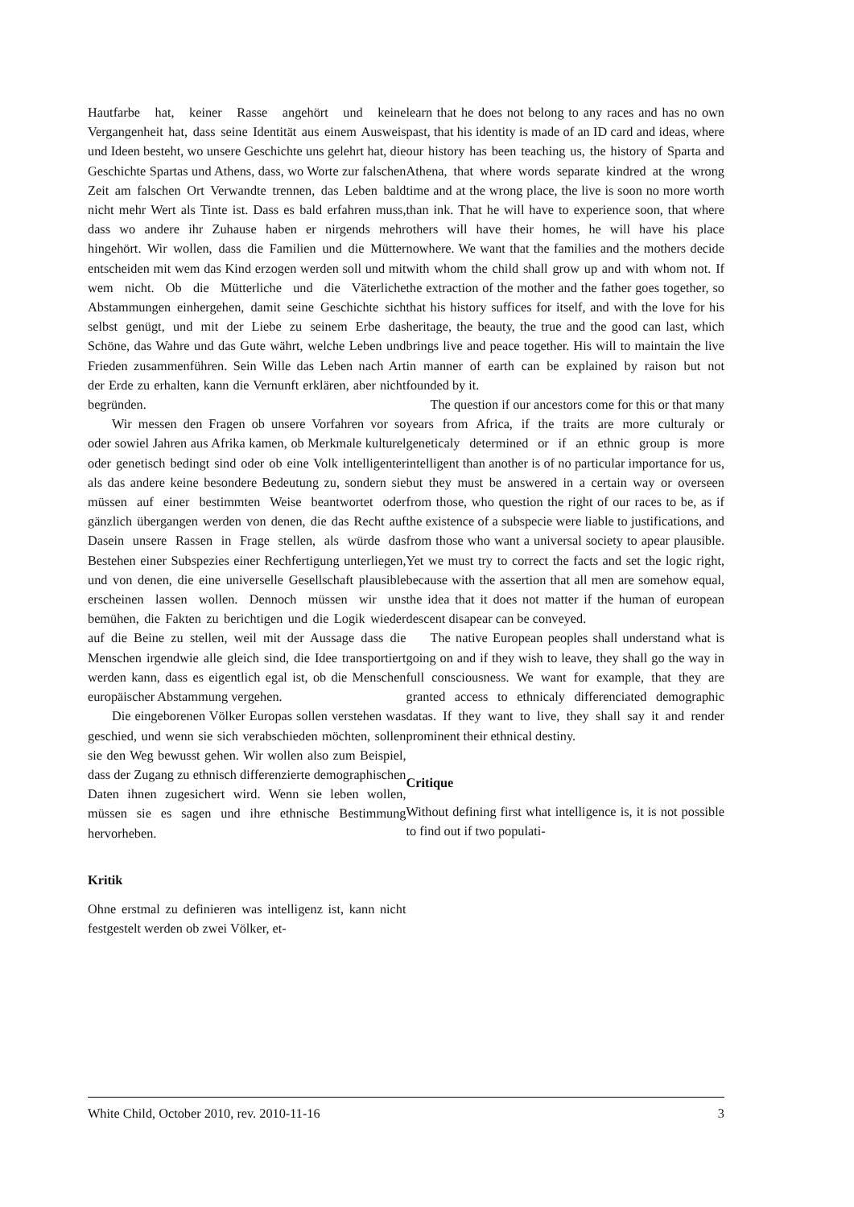Hautfarbe hat, keiner Rasse angehört und keine Vergangenheit hat, dass seine Identität aus einem Ausweis und Ideen besteht, wo unsere Geschichte uns gelehrt hat, die Geschichte Spartas und Athens, dass, wo Worte zur falschen Zeit am falschen Ort Verwandte trennen, das Leben bald nicht mehr Wert als Tinte ist. Dass es bald erfahren muss, dass wo andere ihr Zuhause haben er nirgends mehr hingehört. Wir wollen, dass die Familien und die Mütter entscheiden mit wem das Kind erzogen werden soll und mit wem nicht. Ob die Mütterliche und die Väterliche Abstammungen einhergehen, damit seine Geschichte sich selbst genügt, und mit der Liebe zu seinem Erbe das Schöne, das Wahre und das Gute währt, welche Leben und Frieden zusammenführen. Sein Wille das Leben nach Art der Erde zu erhalten, kann die Vernunft erklären, aber nicht begründen.
Wir messen den Fragen ob unsere Vorfahren vor so oder sowiel Jahren aus Afrika kamen, ob Merkmale kulturel oder genetisch bedingt sind oder ob eine Volk intelligenter als das andere keine besondere Bedeutung zu, sondern sie müssen auf einer bestimmten Weise beantwortet oder gänzlich übergangen werden von denen, die das Recht auf Dasein unsere Rassen in Frage stellen, als würde das Bestehen einer Subspezies einer Rechfertigung unterliegen, und von denen, die eine universelle Gesellschaft plausible erscheinen lassen wollen. Dennoch müssen wir uns bemühen, die Fakten zu berichtigen und die Logik wieder auf die Beine zu stellen, weil mit der Aussage dass die Menschen irgendwie alle gleich sind, die Idee transportiert werden kann, dass es eigentlich egal ist, ob die Menschen europäischer Abstammung vergehen.
Die eingeborenen Völker Europas sollen verstehen was geschied, und wenn sie sich verabschieden möchten, sollen sie den Weg bewusst gehen. Wir wollen also zum Beispiel, dass der Zugang zu ethnisch differenzierte demographischen Daten ihnen zugesichert wird. Wenn sie leben wollen, müssen sie es sagen und ihre ethnische Bestimmung hervorheben.
Kritik
Ohne erstmal zu definieren was intelligenz ist, kann nicht festgestelt werden ob zwei Völker, et-
learn that he does not belong to any races and has no own past, that his identity is made of an ID card and ideas, where our history has been teaching us, the history of Sparta and Athena, that where words separate kindred at the wrong time and at the wrong place, the live is soon no more worth than ink. That he will have to experience soon, that where others will have their homes, he will have his place nowhere. We want that the families and the mothers decide with whom the child shall grow up and with whom not. If the extraction of the mother and the father goes together, so that his history suffices for itself, and with the love for his heritage, the beauty, the true and the good can last, which brings live and peace together. His will to maintain the live in manner of earth can be explained by raison but not founded by it.
The question if our ancestors come for this or that many years from Africa, if the traits are more culturaly or geneticaly determined or if an ethnic group is more intelligent than another is of no particular importance for us, but they must be answered in a certain way or overseen from those, who question the right of our races to be, as if the existence of a subspecie were liable to justifications, and from those who want a universal society to apear plausible. Yet we must try to correct the facts and set the logic right, because with the assertion that all men are somehow equal, the idea that it does not matter if the human of european descent disapear can be conveyed.
The native European peoples shall understand what is going on and if they wish to leave, they shall go the way in full consciousness. We want for example, that they are granted access to ethnicaly differenciated demographic datas. If they want to live, they shall say it and render prominent their ethnical destiny.
Critique
Without defining first what intelligence is, it is not possible to find out if two populati-
White Child, October 2010, rev. 2010-11-16 3